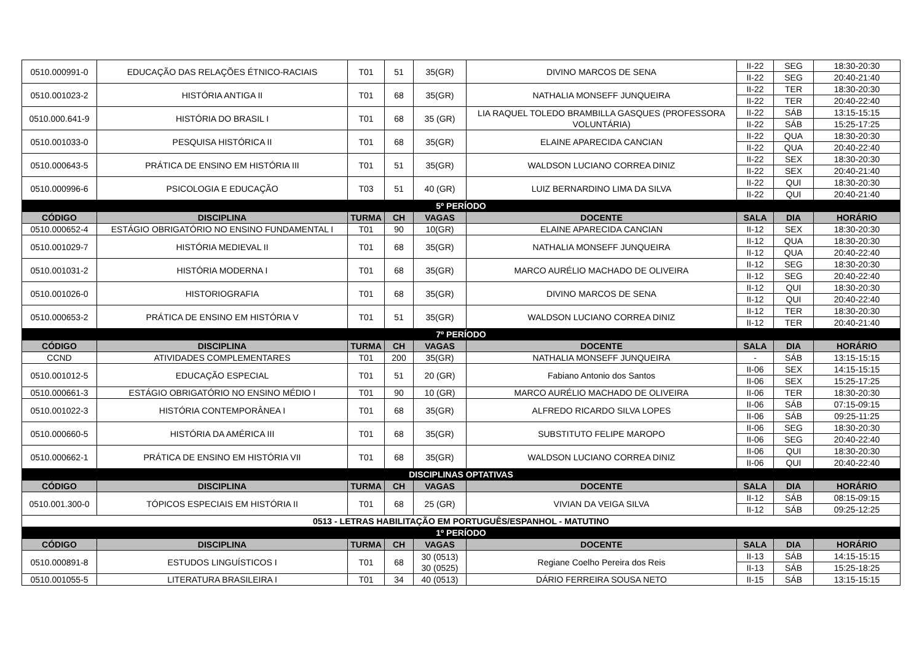| 0510.000991-0 | EDUCAÇÃO DAS RELAÇÕES ÉTNICO-RACIAIS | T01 | 51 | 35(GR) | DIVINO MARCOS DE SENA | II-22 | SEG | 18:30-20:30 |
| | | | | | | II-22 | SEG | 20:40-21:40 |
| 0510.001023-2 | HISTÓRIA ANTIGA II | T01 | 68 | 35(GR) | NATHALIA MONSEFF JUNQUEIRA | II-22 | TER | 18:30-20:30 |
| | | | | | | II-22 | TER | 20:40-22:40 |
| 0510.000.641-9 | HISTÓRIA DO BRASIL I | T01 | 68 | 35 (GR) | LIA RAQUEL TOLEDO BRAMBILLA GASQUES (PROFESSORA VOLUNTÁRIA) | II-22 | SÁB | 13:15-15:15 |
| | | | | | | II-22 | SÁB | 15:25-17:25 |
| 0510.001033-0 | PESQUISA HISTÓRICA II | T01 | 68 | 35(GR) | ELAINE APARECIDA CANCIAN | II-22 | QUA | 18:30-20:30 |
| | | | | | | II-22 | QUA | 20:40-22:40 |
| 0510.000643-5 | PRÁTICA DE ENSINO EM HISTÓRIA III | T01 | 51 | 35(GR) | WALDSON LUCIANO CORREA DINIZ | II-22 | SEX | 18:30-20:30 |
| | | | | | | II-22 | SEX | 20:40-21:40 |
| 0510.000996-6 | PSICOLOGIA E EDUCAÇÃO | T03 | 51 | 40 (GR) | LUIZ BERNARDINO LIMA DA SILVA | II-22 | QUI | 18:30-20:30 |
| | | | | | | II-22 | QUI | 20:40-21:40 |
| 5º PERÍODO | | | | | | | | |
| CÓDIGO | DISCIPLINA | TURMA | CH | VAGAS | DOCENTE | SALA | DIA | HORÁRIO |
| 0510.000652-4 | ESTÁGIO OBRIGATÓRIO NO ENSINO FUNDAMENTAL I | T01 | 90 | 10(GR) | ELAINE APARECIDA CANCIAN | II-12 | SEX | 18:30-20:30 |
| 0510.001029-7 | HISTÓRIA MEDIEVAL II | T01 | 68 | 35(GR) | NATHALIA MONSEFF JUNQUEIRA | II-12 | QUA | 18:30-20:30 |
| | | | | | | II-12 | QUA | 20:40-22:40 |
| 0510.001031-2 | HISTÓRIA MODERNA I | T01 | 68 | 35(GR) | MARCO AURÉLIO MACHADO DE OLIVEIRA | II-12 | SEG | 18:30-20:30 |
| | | | | | | II-12 | SEG | 20:40-22:40 |
| 0510.001026-0 | HISTORIOGRAFIA | T01 | 68 | 35(GR) | DIVINO MARCOS DE SENA | II-12 | QUI | 18:30-20:30 |
| | | | | | | II-12 | QUI | 20:40-22:40 |
| 0510.000653-2 | PRÁTICA DE ENSINO EM HISTÓRIA V | T01 | 51 | 35(GR) | WALDSON LUCIANO CORREA DINIZ | II-12 | TER | 18:30-20:30 |
| | | | | | | II-12 | TER | 20:40-21:40 |
| 7º PERÍODO | | | | | | | | |
| CÓDIGO | DISCIPLINA | TURMA | CH | VAGAS | DOCENTE | SALA | DIA | HORÁRIO |
| CCND | ATIVIDADES COMPLEMENTARES | T01 | 200 | 35(GR) | NATHALIA MONSEFF JUNQUEIRA | - | SÁB | 13:15-15:15 |
| 0510.001012-5 | EDUCAÇÃO ESPECIAL | T01 | 51 | 20 (GR) | Fabiano Antonio dos Santos | II-06 | SEX | 14:15-15:15 |
| | | | | | | II-06 | SEX | 15:25-17:25 |
| 0510.000661-3 | ESTÁGIO OBRIGATÓRIO NO ENSINO MÉDIO I | T01 | 90 | 10 (GR) | MARCO AURÉLIO MACHADO DE OLIVEIRA | II-06 | TER | 18:30-20:30 |
| 0510.001022-3 | HISTÓRIA CONTEMPORÂNEA I | T01 | 68 | 35(GR) | ALFREDO RICARDO SILVA LOPES | II-06 | SÁB | 07:15-09:15 |
| | | | | | | II-06 | SÁB | 09:25-11:25 |
| 0510.000660-5 | HISTÓRIA DA AMÉRICA III | T01 | 68 | 35(GR) | SUBSTITUTO FELIPE MAROPO | II-06 | SEG | 18:30-20:30 |
| | | | | | | II-06 | SEG | 20:40-22:40 |
| 0510.000662-1 | PRÁTICA DE ENSINO EM HISTÓRIA VII | T01 | 68 | 35(GR) | WALDSON LUCIANO CORREA DINIZ | II-06 | QUI | 18:30-20:30 |
| | | | | | | II-06 | QUI | 20:40-22:40 |
| DISCIPLINAS OPTATIVAS | | | | | | | | |
| CÓDIGO | DISCIPLINA | TURMA | CH | VAGAS | DOCENTE | SALA | DIA | HORÁRIO |
| 0510.001.300-0 | TÓPICOS ESPECIAIS EM HISTÓRIA II | T01 | 68 | 25 (GR) | VIVIAN DA VEIGA SILVA | II-12 | SÁB | 08:15-09:15 |
| | | | | | | II-12 | SÁB | 09:25-12:25 |
| 0513 - LETRAS HABILITAÇÃO EM PORTUGUÊS/ESPANHOL - MATUTINO | | | | | | | | |
| 1º PERÍODO | | | | | | | | |
| CÓDIGO | DISCIPLINA | TURMA | CH | VAGAS | DOCENTE | SALA | DIA | HORÁRIO |
| 0510.000891-8 | ESTUDOS LINGUÍSTICOS I | T01 | 68 | 30 (0513) 30 (0525) | Regiane Coelho Pereira dos Reis | II-13 | SÁB | 14:15-15:15 |
| | | | | | | II-13 | SÁB | 15:25-18:25 |
| 0510.001055-5 | LITERATURA BRASILEIRA I | T01 | 34 | 40 (0513) | DÁRIO FERREIRA SOUSA NETO | II-15 | SÁB | 13:15-15:15 |